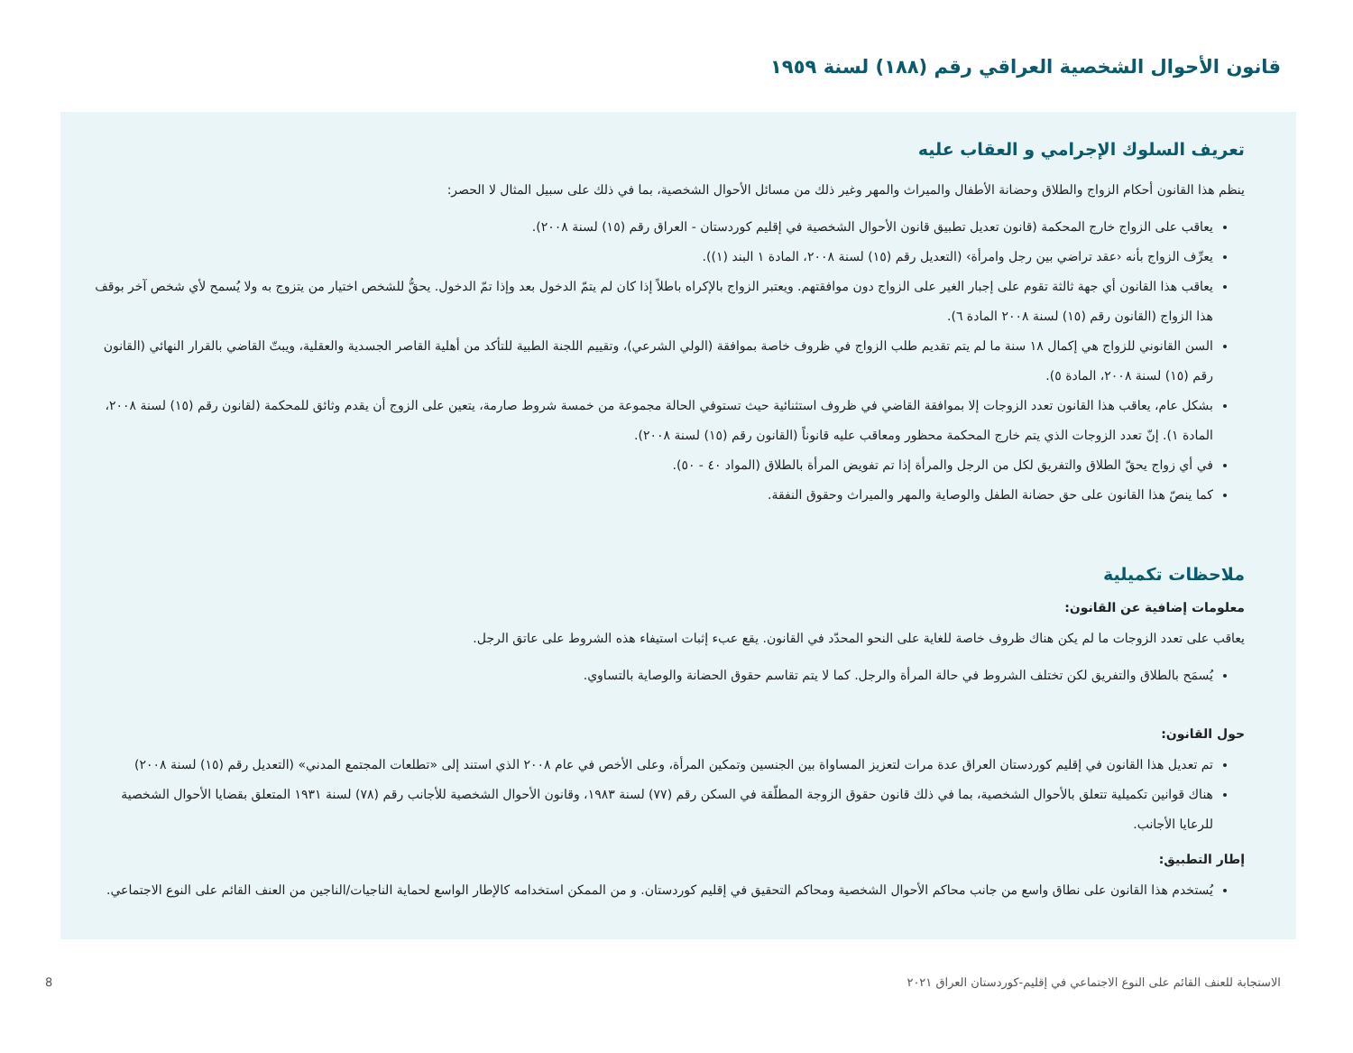قانون الأحوال الشخصية العراقي رقم (١٨٨) لسنة ١٩٥٩
تعريف السلوك الإجرامي و العقاب عليه
ينظم هذا القانون أحكام الزواج والطلاق وحضانة الأطفال والميراث والمهر وغير ذلك من مسائل الأحوال الشخصية، بما في ذلك على سبيل المثال لا الحصر:
يعاقب على الزواج خارج المحكمة (قانون تعديل تطبيق قانون الأحوال الشخصية في إقليم كوردستان - العراق رقم (١٥) لسنة ٢٠٠٨).
يعرِّف الزواج بأنه ‹عقد تراضي بين رجل وامرأة› (التعديل رقم (١٥) لسنة ٢٠٠٨، المادة ١ البند (١)).
يعاقب هذا القانون أي جهة ثالثة تقوم على إجبار الغير على الزواج دون موافقتهم. ويعتبر الزواج بالإكراه باطلاً إذا كان لم يتمّ الدخول بعد وإذا تمّ الدخول. يحقُّ للشخص اختيار من يتزوج به ولا يُسمح لأي شخص آخر بوقف هذا الزواج (القانون رقم (١٥) لسنة ٢٠٠٨ المادة ٦).
السن القانوني للزواج هي إكمال ١٨ سنة ما لم يتم تقديم طلب الزواج في ظروف خاصة بموافقة (الولي الشرعي)، وتقييم اللجنة الطبية للتأكد من أهلية القاصر الجسدية والعقلية، ويبتّ القاضي بالقرار النهائي (القانون رقم (١٥) لسنة ٢٠٠٨، المادة ٥).
بشكل عام، يعاقب هذا القانون تعدد الزوجات إلا بموافقة القاضي في ظروف استثنائية حيث تستوفي الحالة مجموعة من خمسة شروط صارمة، يتعين على الزوج أن يقدم وثائق للمحكمة (لقانون رقم (١٥) لسنة ٢٠٠٨، المادة ١). إنّ تعدد الزوجات الذي يتم خارج المحكمة محظور ومعاقب عليه قانوناً (القانون رقم (١٥) لسنة ٢٠٠٨).
في أي زواج يحقّ الطلاق والتفريق لكل من الرجل والمرأة إذا تم تفويض المرأة بالطلاق (المواد ٤٠ - ٥٠).
كما ينصّ هذا القانون على حق حضانة الطفل والوصاية والمهر والميراث وحقوق النفقة.
ملاحظات تكميلية
معلومات إضافية عن القانون:
يعاقب على تعدد الزوجات ما لم يكن هناك ظروف خاصة للغاية على النحو المحدّد في القانون. يقع عبء إثبات استيفاء هذه الشروط على عاتق الرجل.
يُسمَح بالطلاق والتفريق لكن تختلف الشروط في حالة المرأة والرجل. كما لا يتم تقاسم حقوق الحضانة والوصاية بالتساوي.
حول القانون:
تم تعديل هذا القانون في إقليم كوردستان العراق عدة مرات لتعزيز المساواة بين الجنسين وتمكين المرأة، وعلى الأخص في عام ٢٠٠٨ الذي استند إلى «تطلعات المجتمع المدني» (التعديل رقم (١٥) لسنة ٢٠٠٨)
هناك قوانين تكميلية تتعلق بالأحوال الشخصية، بما في ذلك قانون حقوق الزوجة المطلّقة في السكن رقم (٧٧) لسنة ١٩٨٣، وقانون الأحوال الشخصية للأجانب رقم (٧٨) لسنة ١٩٣١ المتعلق بقضايا الأحوال الشخصية للرعايا الأجانب.
إطار التطبيق:
يُستخدم هذا القانون على نطاق واسع من جانب محاكم الأحوال الشخصية ومحاكم التحقيق في إقليم كوردستان. و من الممكن استخدامه كالإطار الواسع لحماية الناجيات/الناجين من العنف القائم على النوع الاجتماعي.
الاستجابة للعنف القائم على النوع الاجتماعي في إقليم-كوردستان العراق ٢٠٢١ 8